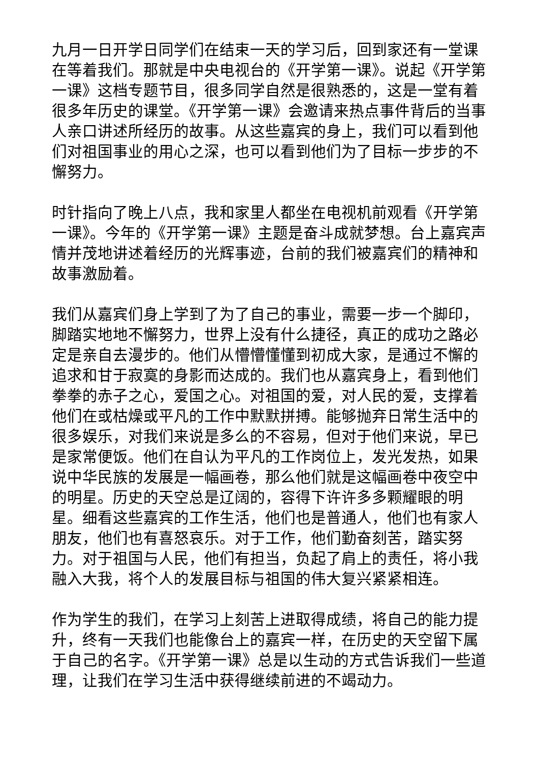九月一日开学日同学们在结束一天的学习后，回到家还有一堂课在等着我们。那就是中央电视台的《开学第一课》。说起《开学第一课》这档专题节目，很多同学自然是很熟悉的，这是一堂有着很多年历史的课堂。《开学第一课》会邀请来热点事件背后的当事人亲口讲述所经历的故事。从这些嘉宾的身上，我们可以看到他们对祖国事业的用心之深，也可以看到他们为了目标一步步的不懈努力。
时针指向了晚上八点，我和家里人都坐在电视机前观看《开学第一课》。今年的《开学第一课》主题是奋斗成就梦想。台上嘉宾声情并茂地讲述着经历的光辉事迹，台前的我们被嘉宾们的精神和故事激励着。
我们从嘉宾们身上学到了为了自己的事业，需要一步一个脚印，脚踏实地地不懈努力，世界上没有什么捷径，真正的成功之路必定是亲自去漫步的。他们从懵懵懂懂到初成大家，是通过不懈的追求和甘于寂寞的身影而达成的。我们也从嘉宾身上，看到他们拳拳的赤子之心，爱国之心。对祖国的爱，对人民的爱，支撑着他们在或枯燥或平凡的工作中默默拼搏。能够抛弃日常生活中的很多娱乐，对我们来说是多么的不容易，但对于他们来说，早已是家常便饭。他们在自认为平凡的工作岗位上，发光发热，如果说中华民族的发展是一幅画卷，那么他们就是这幅画卷中夜空中的明星。历史的天空总是辽阔的，容得下许许多多颗耀眼的明星。细看这些嘉宾的工作生活，他们也是普通人，他们也有家人朋友，他们也有喜怒哀乐。对于工作，他们勤奋刻苦，踏实努力。对于祖国与人民，他们有担当，负起了肩上的责任，将小我融入大我，将个人的发展目标与祖国的伟大复兴紧紧相连。
作为学生的我们，在学习上刻苦上进取得成绩，将自己的能力提升，终有一天我们也能像台上的嘉宾一样，在历史的天空留下属于自己的名字。《开学第一课》总是以生动的方式告诉我们一些道理，让我们在学习生活中获得继续前进的不竭动力。